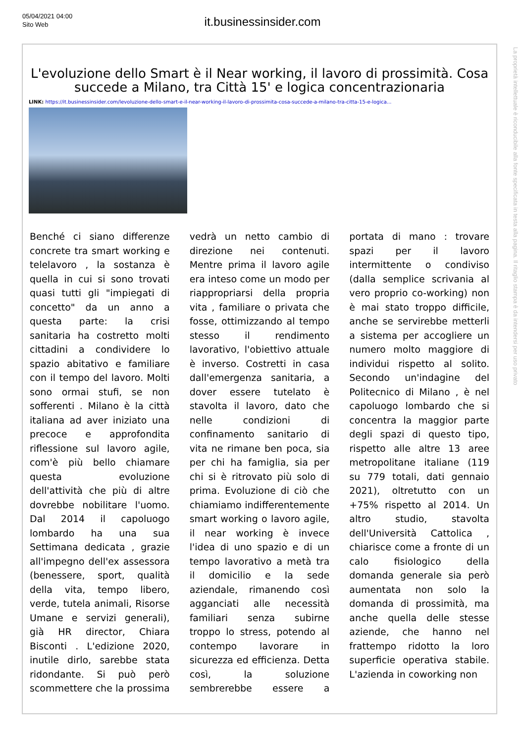05/04/2021 04:00
Sito Web
it.businessinsider.com
L'evoluzione dello Smart è il Near working, il lavoro di prossimità. Cosa succede a Milano, tra Città 15' e logica concentrazionaria
LINK: https://it.businessinsider.com/levoluzione-dello-smart-e-il-near-working-il-lavoro-di-prossimita-cosa-succede-a-milano-tra-citta-15-e-logica...
Benché ci siano differenze concrete tra smart working e telelavoro , la sostanza è quella in cui si sono trovati quasi tutti gli "impiegati di concetto" da un anno a questa parte: la crisi sanitaria ha costretto molti cittadini a condividere lo spazio abitativo e familiare con il tempo del lavoro. Molti sono ormai stufi, se non sofferenti . Milano è la città italiana ad aver iniziato una precoce e approfondita riflessione sul lavoro agile, com'è più bello chiamare questa evoluzione dell'attività che più di altre dovrebbe nobilitare l'uomo. Dal 2014 il capoluogo lombardo ha una sua Settimana dedicata , grazie all'impegno dell'ex assessora (benessere, sport, qualità della vita, tempo libero, verde, tutela animali, Risorse Umane e servizi generali), già HR director, Chiara Bisconti . L'edizione 2020, inutile dirlo, sarebbe stata ridondante. Si può però scommettere che la prossima vedrà un netto cambio di direzione nei contenuti. Mentre prima il lavoro agile era inteso come un modo per riappropriarsi della propria vita , familiare o privata che fosse, ottimizzando al tempo stesso il rendimento lavorativo, l'obiettivo attuale è inverso. Costretti in casa dall'emergenza sanitaria, a dover essere tutelato è stavolta il lavoro, dato che nelle condizioni di confinamento sanitario di vita ne rimane ben poca, sia per chi ha famiglia, sia per chi si è ritrovato più solo di prima. Evoluzione di ciò che chiamiamo indifferentemente smart working o lavoro agile, il near working è invece l'idea di uno spazio e di un tempo lavorativo a metà tra il domicilio e la sede aziendale, rimanendo così agganciati alle necessità familiari senza subirne troppo lo stress, potendo al contempo lavorare in sicurezza ed efficienza. Detta così, la soluzione sembrerebbe essere a portata di mano : trovare spazi per il lavoro intermittente o condiviso (dalla semplice scrivania al vero proprio co-working) non è mai stato troppo difficile, anche se servirebbe metterli a sistema per accogliere un numero molto maggiore di individui rispetto al solito. Secondo un'indagine del Politecnico di Milano , è nel capoluogo lombardo che si concentra la maggior parte degli spazi di questo tipo, rispetto alle altre 13 aree metropolitane italiane (119 su 779 totali, dati gennaio 2021), oltretutto con un +75% rispetto al 2014. Un altro studio, stavolta dell'Università Cattolica , chiarisce come a fronte di un calo fisiologico della domanda generale sia però aumentata non solo la domanda di prossimità, ma anche quella delle stesse aziende, che hanno nel frattempo ridotto la loro superficie operativa stabile. L'azienda in coworking non
La proprietà intellettuale è riconducibile alla fonte specificata in testa alla pagina. Il ritaglio stampa è da intendersi per uso privato